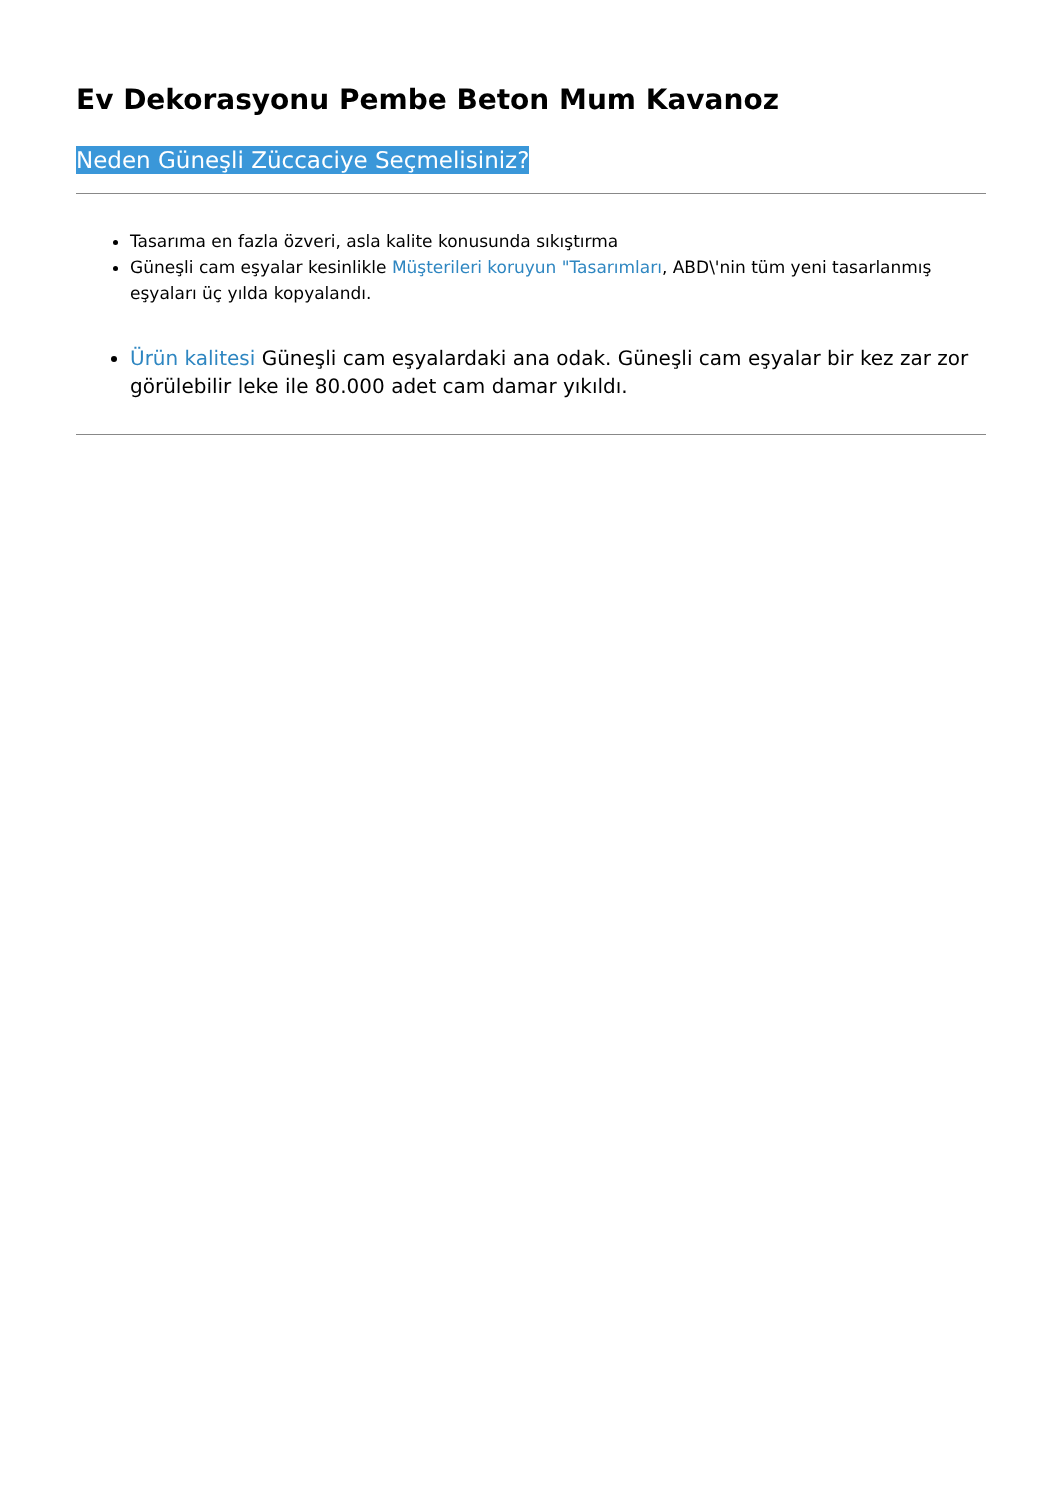Ev Dekorasyonu Pembe Beton Mum Kavanoz
Neden Güneşli Züccaciye Seçmelisiniz?
Tasarıma en fazla özveri, asla kalite konusunda sıkıştırma
Güneşli cam eşyalar kesinlikle Müşterileri koruyun "Tasarımları, ABD\'nin tüm yeni tasarlanmış eşyaları üç yılda kopyalandı.
Ürün kalitesi Güneşli cam eşyalardaki ana odak. Güneşli cam eşyalar bir kez zar zor görülebilir leke ile 80.000 adet cam damar yıkıldı.